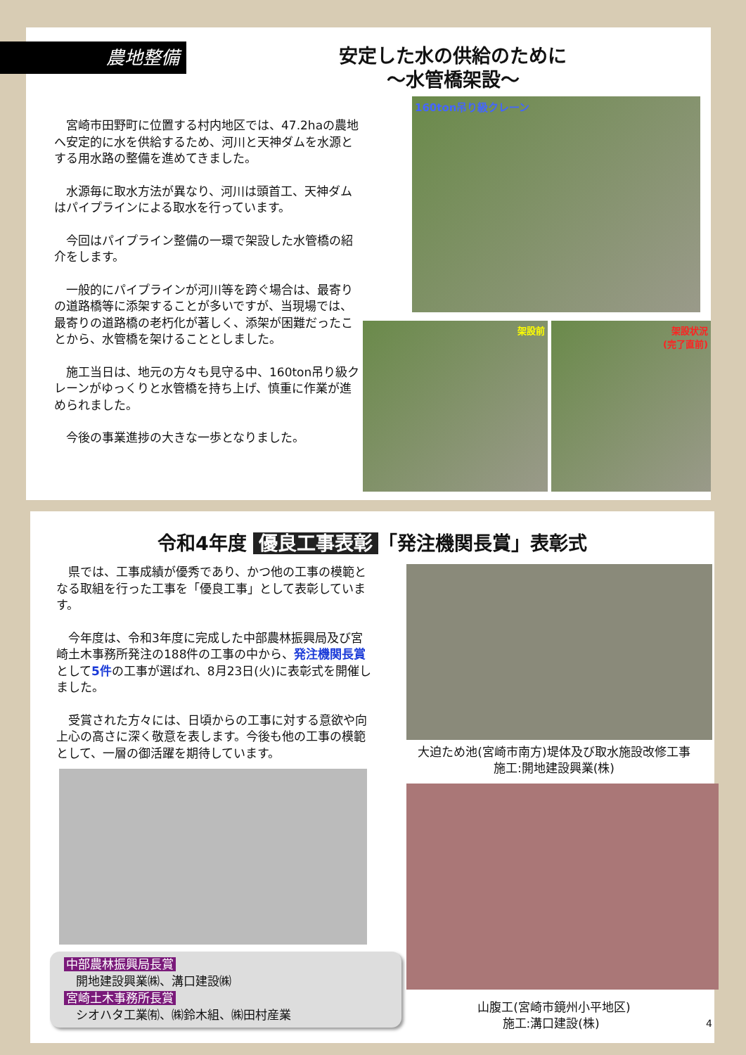農地整備
安定した水の供給のために
～水管橋架設～
宮崎市田野町に位置する村内地区では、47.2haの農地へ安定的に水を供給するため、河川と天神ダムを水源とする用水路の整備を進めてきました。
水源毎に取水方法が異なり、河川は頭首工、天神ダムはパイプラインによる取水を行っています。
今回はパイプライン整備の一環で架設した水管橋の紹介をします。
一般的にパイプラインが河川等を跨ぐ場合は、最寄りの道路橋等に添架することが多いですが、当現場では、最寄りの道路橋の老朽化が著しく、添架が困難だったことから、水管橋を架けることとしました。
施工当日は、地元の方々も見守る中、160ton吊り級クレーンがゆっくりと水管橋を持ち上げ、慎重に作業が進められました。
今後の事業進捗の大きな一歩となりました。
160ton吊り級クレーン
架設前 架設状況
(完了直前)
令和4年度 優良工事表彰 「発注機関長賞」表彰式
県では、工事成績が優秀であり、かつ他の工事の模範となる取組を行った工事を「優良工事」として表彰しています。
今年度は、令和3年度に完成した中部農林振興局及び宮崎土木事務所発注の188件の工事の中から、発注機関長賞として5件の工事が選ばれ、8月23日(火)に表彰式を開催しました。
受賞された方々には、日頃からの工事に対する意欲や向上心の高さに深く敬意を表します。今後も他の工事の模範として、一層の御活躍を期待しています。
中部農林振興局長賞
　開地建設興業㈱、溝口建設㈱
宮崎土木事務所長賞
　シオハタ工業㈲、㈱鈴木組、㈱田村産業
大迫ため池(宮崎市南方)堤体及び取水施設改修工事
施工:開地建設興業(株)
山腹工(宮崎市鏡州小平地区)
施工:溝口建設(株) 4